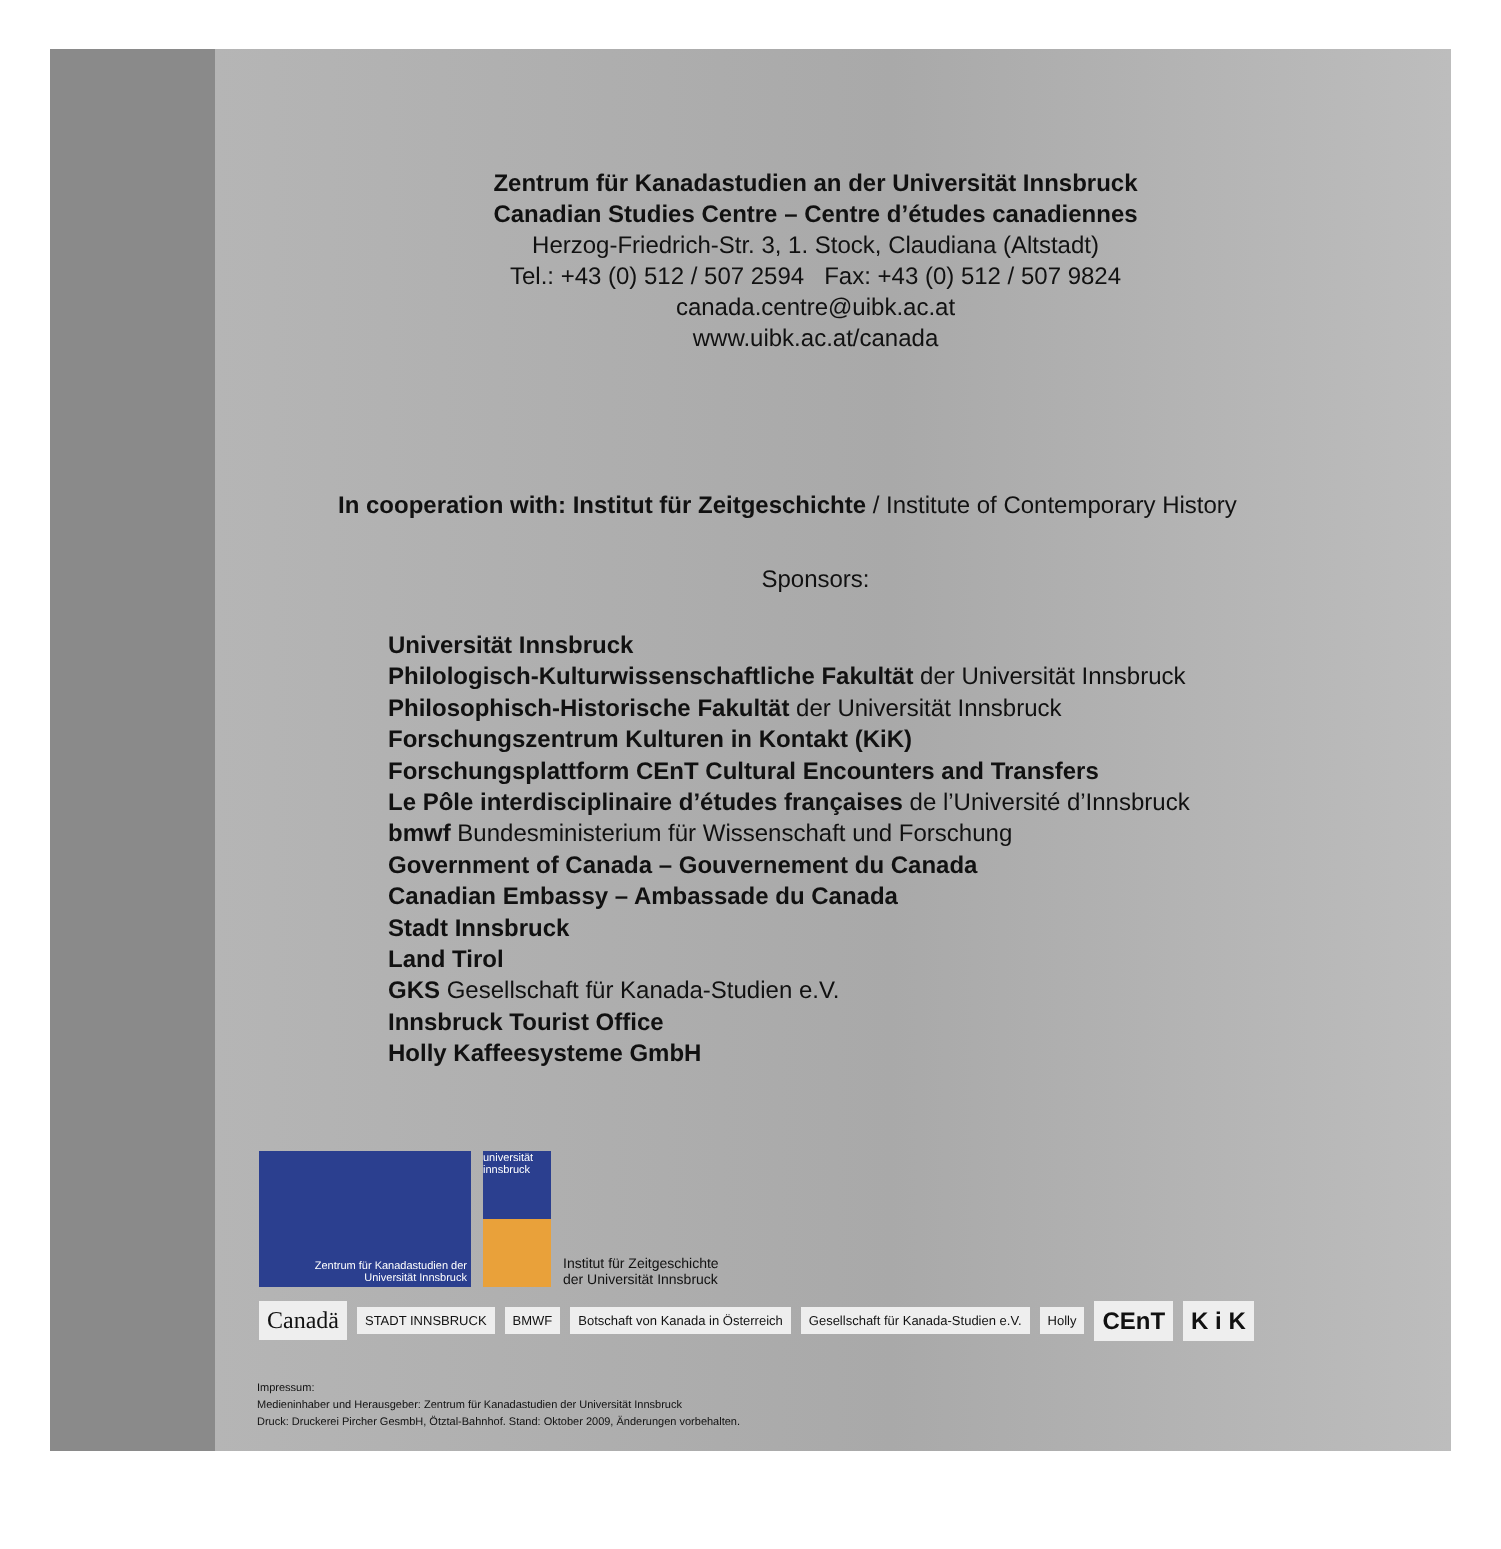Zentrum für Kanadastudien an der Universität Innsbruck
Canadian Studies Centre – Centre d’études canadiennes
Herzog-Friedrich-Str. 3, 1. Stock, Claudiana (Altstadt)
Tel.: +43 (0) 512 / 507 2594 Fax: +43 (0) 512 / 507 9824
canada.centre@uibk.ac.at
www.uibk.ac.at/canada
In cooperation with: Institut für Zeitgeschichte / Institute of Contemporary History
Sponsors:
Universität Innsbruck
Philologisch-Kulturwissenschaftliche Fakultät der Universität Innsbruck
Philosophisch-Historische Fakultät der Universität Innsbruck
Forschungszentrum Kulturen in Kontakt (KiK)
Forschungsplattform CEnT Cultural Encounters and Transfers
Le Pôle interdisciplinaire d’études françaises de l’Université d’Innsbruck
bmwf Bundesministerium für Wissenschaft und Forschung
Government of Canada – Gouvernement du Canada
Canadian Embassy – Ambassade du Canada
Stadt Innsbruck
Land Tirol
GKS Gesellschaft für Kanada-Studien e.V.
Innsbruck Tourist Office
Holly Kaffeesysteme GmbH
Zentrum für Kanadastudien der Universität Innsbruck
universität innsbruck
Institut für Zeitgeschichte
der Universität Innsbruck
Canadä STADT INNSBRUCK BMWF Botschaft von Kanada in Österreich Gesellschaft für Kanada-Studien e.V. Holly CEnT K i K
Impressum:
Medieninhaber und Herausgeber: Zentrum für Kanadastudien der Universität Innsbruck
Druck: Druckerei Pircher GesmbH, Ötztal-Bahnhof. Stand: Oktober 2009, Änderungen vorbehalten.